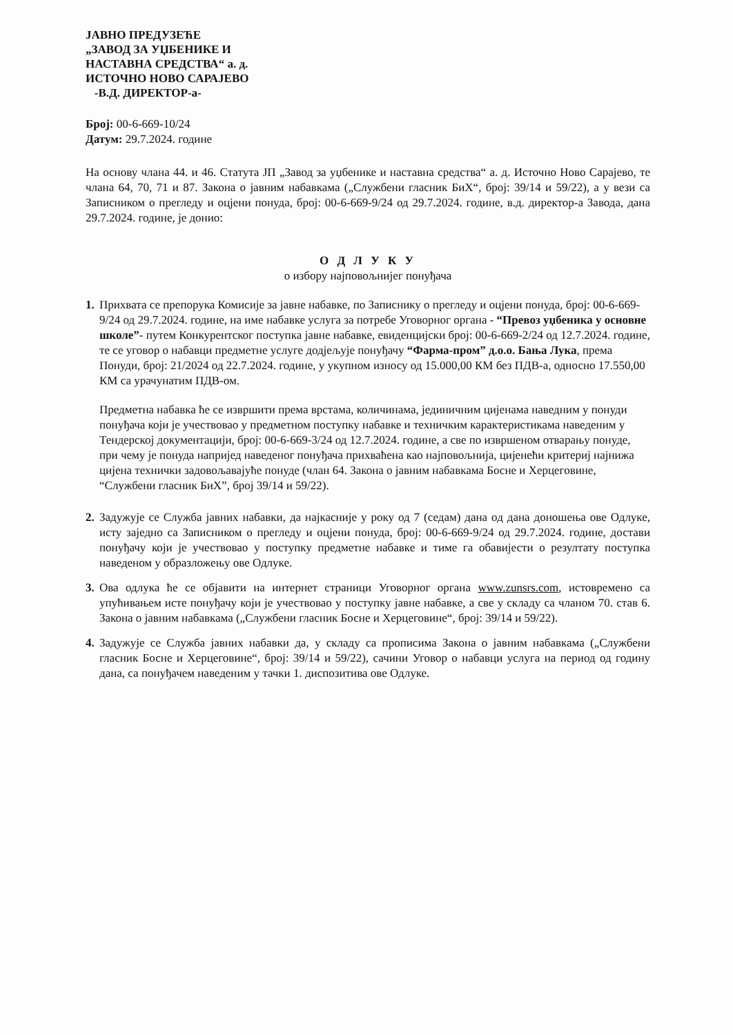ЈАВНО ПРЕДУЗЕЋЕ
„ЗАВОД ЗА УЏБЕНИКЕ И
НАСТАВНА СРЕДСТВА“ а. д.
ИСТОЧНО НОВО САРАЈЕВО
-В.Д. ДИРЕКТОР-а-
Број: 00-6-669-10/24
Датум: 29.7.2024. године
На основу члана 44. и 46. Статута ЈП „Завод за уџбенике и наставна средства“ а. д. Источно Ново Сарајево, те члана 64, 70, 71 и 87. Закона о јавним набавкама („Службени гласник БиХ“, број: 39/14 и 59/22), а у вези са Записником о прегледу и оцјени понуда, број: 00-6-669-9/24 од 29.7.2024. године, в.д. директор-а Завода, дана 29.7.2024. године, је донио:
О Д Л У К У
о избору најповољнијег понуђача
1.
Прихвата се препорука Комисије за јавне набавке, по Записнику о прегледу и оцјени понуда, број: 00-6-669-9/24 од 29.7.2024. године, на име набавке услуга за потребе Уговорног органа - “Превоз уџбеника у основне школе”- путем Конкурентског поступка јавне набавке, евиденцијски број: 00-6-669-2/24 од 12.7.2024. године, те се уговор о набавци предметне услуге додјељује понуђачу “Фарма-пром” д.о.о. Бања Лука, према Понуди, број: 21/2024 од 22.7.2024. године, у укупном износу од 15.000,00 КМ без ПДВ-а, односно 17.550,00 КМ са урачунатим ПДВ-ом.
Предметна набавка ће се извршити према врстама, количинама, јединичним цијенама наведним у понуди понуђача који је учествовао у предметном поступку набавке и техничким карактеристикама наведеним у Тендерској документацији, број: 00-6-669-3/24 од 12.7.2024. године, а све по извршеном отварању понуде, при чему је понуда напријед наведеног понуђача прихваћена као најповољнија, цијенећи критериј најнижа цијена технички задовољавајуће понуде (члан 64. Закона о јавним набавкама Босне и Херцеговине, “Службени гласник БиХ”, број 39/14 и 59/22).
2.
Задужује се Служба јавних набавки, да најкасније у року од 7 (седам) дана од дана доношења ове Одлуке, исту заједно са Записником о прегледу и оцјени понуда, број: 00-6-669-9/24 од 29.7.2024. године, достави понуђачу који је учествовао у поступку предметне набавке и тиме га обавијести о резултату поступка наведеном у образложењу ове Одлуке.
3.
Ова одлука ће се објавити на интернет страници Уговорног органа www.zunsrs.com, истовремено са упућивањем исте понуђачу који је учествовао у поступку јавне набавке, а све у складу са чланом 70. став 6. Закона о јавним набавкама („Службени гласник Босне и Херцеговине“, број: 39/14 и 59/22).
4.
Задужује се Служба јавних набавки да, у складу са прописима Закона о јавним набавкама („Службени гласник Босне и Херцеговине“, број: 39/14 и 59/22), сачини Уговор о набавци услуга на период од годину дана, са понуђачем наведеним у тачки 1. диспозитива ове Одлуке.